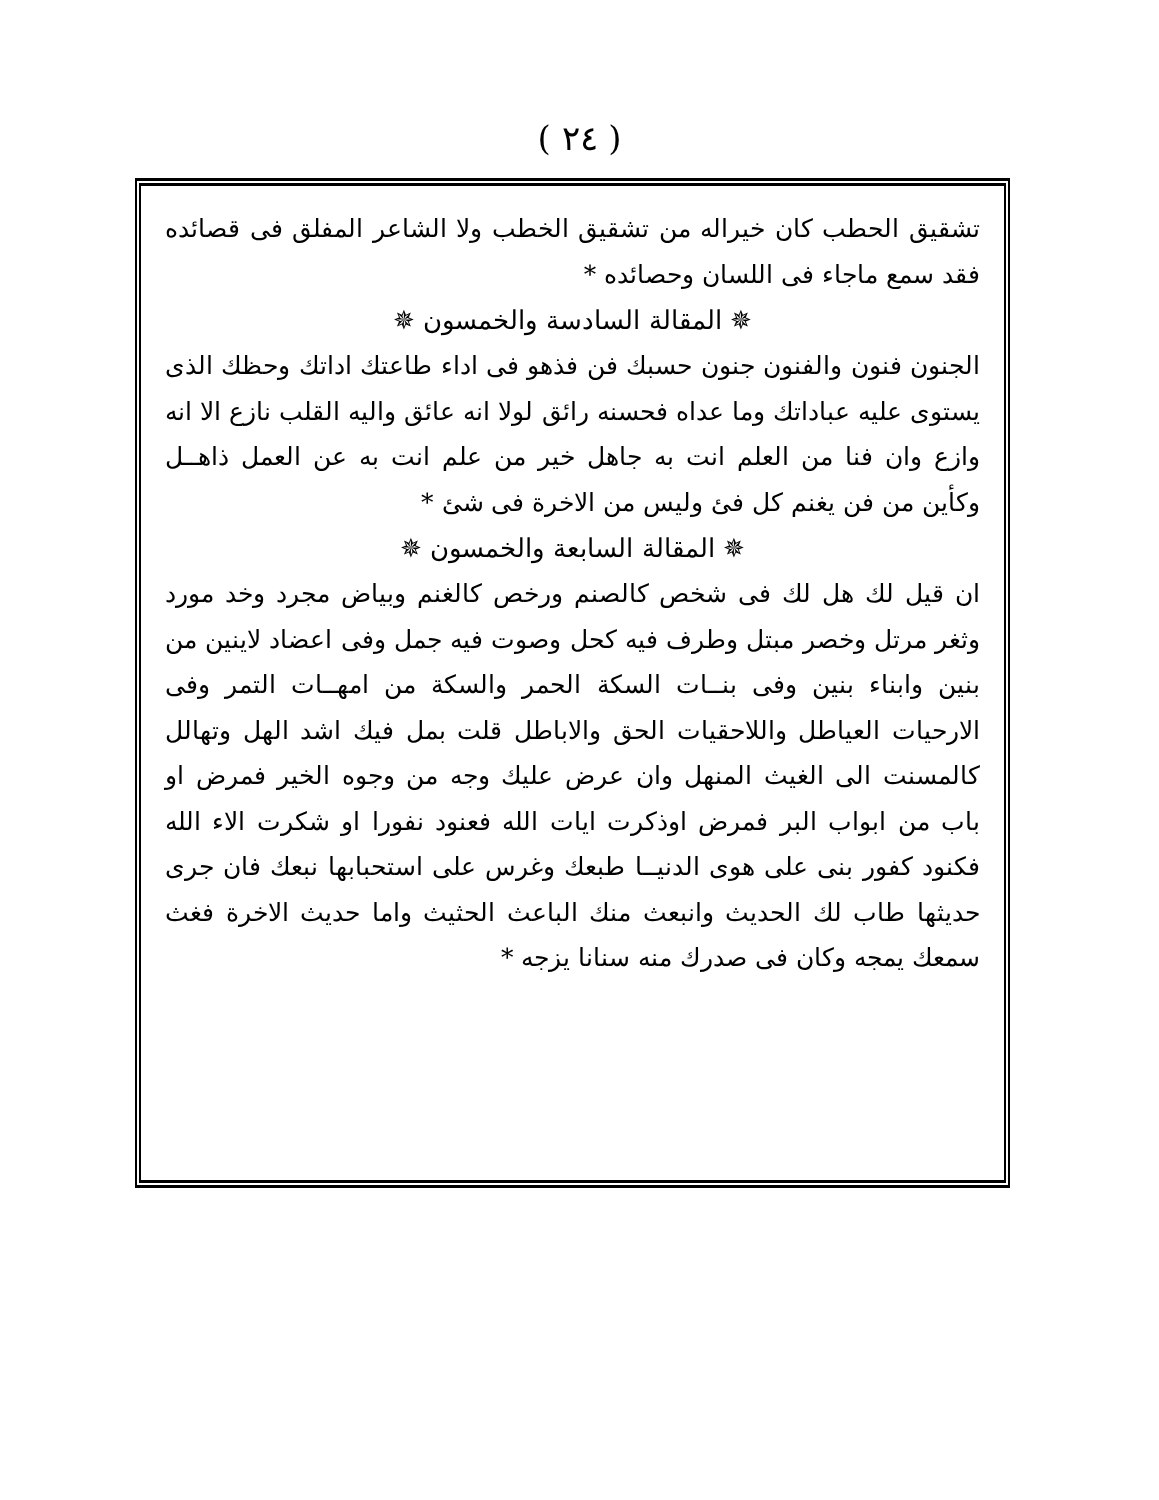( ٢٤ )
تشقيق الحطب كان خيراله من تشقيق الخطب ولا الشاعر المفلق فى قصائده فقد سمع ماجاء فى اللسان وحصائده *
✵ المقالة السادسة والخمسون ✵
الجنون فنون والفنون جنون حسبك فن فذهو فى اداء طاعتك اداتك وحظك الذى يستوى عليه عباداتك وما عداه فحسنه رائق لولا انه عائق واليه القلب نازع الا انه وازع وان فنا من العلم انت به جاهل خير من علم انت به عن العمل ذاهــل وكأين من فن يغنم كل فئ وليس من الاخرة فى شئ *
✵ المقالة السابعة والخمسون ✵
ان قيل لك هل لك فى شخص كالصنم ورخص كالغنم وبياض مجرد وخد مورد وثغر مرتل وخصر مبتل وطرف فيه كحل وصوت فيه جمل وفى اعضاد لاينين من بنين وابناء بنين وفى بنــات السكة الحمر والسكة من امهــات التمر وفى الارحيات العياطل واللاحقيات الحق والاباطل قلت بمل فيك اشد الهل وتهالل كالمسنت الى الغيث المنهل وان عرض عليك وجه من وجوه الخير فمرض او باب من ابواب البر فمرض اوذكرت ايات الله فعنود نفورا او شكرت الاء الله فكنود كفور بنى على هوى الدنيــا طبعك وغرس على استحبابها نبعك فان جرى حديثها طاب لك الحديث وانبعث منك الباعث الحثيث واما حديث الاخرة فغث سمعك يمجه وكان فى صدرك منه سنانا يزجه *